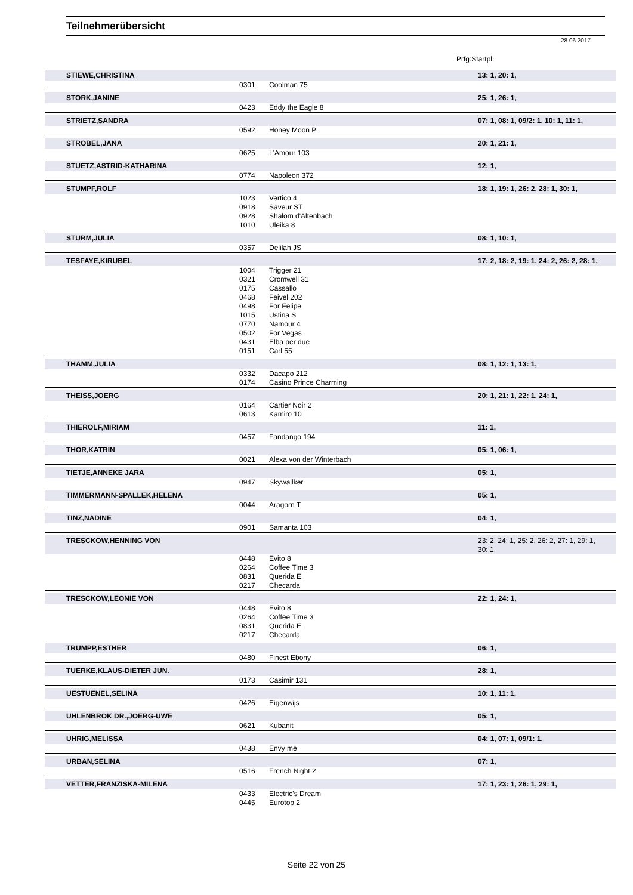Teilnehmerübersicht
28.06.2017
Prfg:Startpl.
| STIEWE,CHRISTINA | | | 13: 1, 20: 1, |
| | 0301 | Coolman 75 | |
| STORK,JANINE | | | 25: 1, 26: 1, |
| | 0423 | Eddy the Eagle 8 | |
| STRIETZ,SANDRA | | | 07: 1, 08: 1, 09/2: 1, 10: 1, 11: 1, |
| | 0592 | Honey Moon P | |
| STROBEL,JANA | | | 20: 1, 21: 1, |
| | 0625 | L'Amour 103 | |
| STUETZ,ASTRID-KATHARINA | | | 12: 1, |
| | 0774 | Napoleon 372 | |
| STUMPF,ROLF | | | 18: 1, 19: 1, 26: 2, 28: 1, 30: 1, |
| | 1023 | Vertico 4 | |
| | 0918 | Saveur ST | |
| | 0928 | Shalom d'Altenbach | |
| | 1010 | Uleika 8 | |
| STURM,JULIA | | | 08: 1, 10: 1, |
| | 0357 | Delilah JS | |
| TESFAYE,KIRUBEL | | | 17: 2, 18: 2, 19: 1, 24: 2, 26: 2, 28: 1, |
| | 1004 | Trigger 21 | |
| | 0321 | Cromwell 31 | |
| | 0175 | Cassallo | |
| | 0468 | Feivel 202 | |
| | 0498 | For Felipe | |
| | 1015 | Ustina S | |
| | 0770 | Namour 4 | |
| | 0502 | For Vegas | |
| | 0431 | Elba per due | |
| | 0151 | Carl 55 | |
| THAMM,JULIA | | | 08: 1, 12: 1, 13: 1, |
| | 0332 | Dacapo 212 | |
| | 0174 | Casino Prince Charming | |
| THEISS,JOERG | | | 20: 1, 21: 1, 22: 1, 24: 1, |
| | 0164 | Cartier Noir 2 | |
| | 0613 | Kamiro 10 | |
| THIEROLF,MIRIAM | | | 11: 1, |
| | 0457 | Fandango 194 | |
| THOR,KATRIN | | | 05: 1, 06: 1, |
| | 0021 | Alexa von der Winterbach | |
| TIETJE,ANNEKE JARA | | | 05: 1, |
| | 0947 | Skywallker | |
| TIMMERMANN-SPALLEK,HELENA | | | 05: 1, |
| | 0044 | Aragorn T | |
| TINZ,NADINE | | | 04: 1, |
| | 0901 | Samanta 103 | |
| TRESCKOW,HENNING VON | | | 23: 2, 24: 1, 25: 2, 26: 2, 27: 1, 29: 1, 30: 1, |
| | 0448 | Evito 8 | |
| | 0264 | Coffee Time 3 | |
| | 0831 | Querida E | |
| | 0217 | Checarda | |
| TRESCKOW,LEONIE VON | | | 22: 1, 24: 1, |
| | 0448 | Evito 8 | |
| | 0264 | Coffee Time 3 | |
| | 0831 | Querida E | |
| | 0217 | Checarda | |
| TRUMPP,ESTHER | | | 06: 1, |
| | 0480 | Finest Ebony | |
| TUERKE,KLAUS-DIETER JUN. | | | 28: 1, |
| | 0173 | Casimir 131 | |
| UESTUENEL,SELINA | | | 10: 1, 11: 1, |
| | 0426 | Eigenwijs | |
| UHLENBROK DR.,JOERG-UWE | | | 05: 1, |
| | 0621 | Kubanit | |
| UHRIG,MELISSA | | | 04: 1, 07: 1, 09/1: 1, |
| | 0438 | Envy me | |
| URBAN,SELINA | | | 07: 1, |
| | 0516 | French Night 2 | |
| VETTER,FRANZISKA-MILENA | | | 17: 1, 23: 1, 26: 1, 29: 1, |
| | 0433 | Electric's Dream | |
| | 0445 | Eurotop 2 | |
Seite 22 von 25